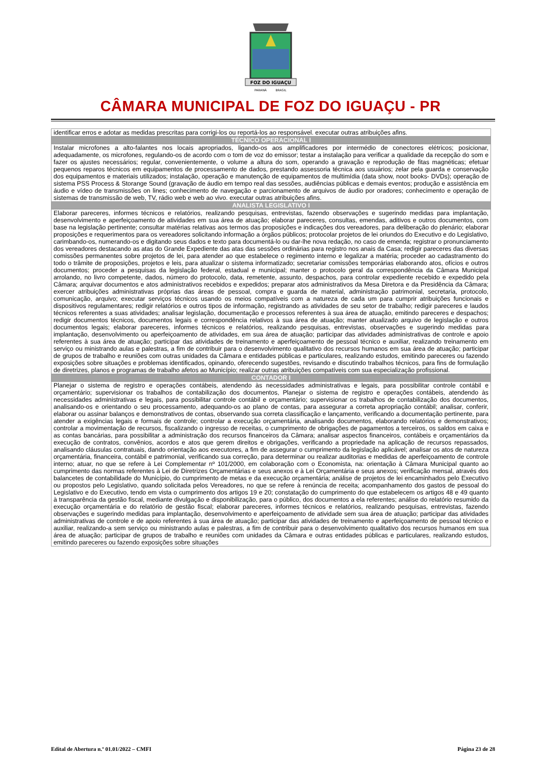FOZ DO IGUAÇU
PARANÁ
BRASIL
CÂMARA MUNICIPAL DE FOZ DO IGUAÇU - PR
| identificar erros e adotar as medidas prescritas para corrigi-los ou reportá-los ao responsável. executar outras atribuições afins. |
| TÉCNICO OPERACIONAL I |
| Instalar microfones a alto-falantes nos locais apropriados, ligando-os aos amplificadores por intermédio de conectores elétricos; posicionar, adequadamente, os microfones, regulando-os de acordo com o tom de voz do emissor; testar a instalação para verificar a qualidade da recepção do som e fazer os ajustes necessários; regular, convenientemente, o volume a altura do som, operando a gravação e reprodução de fitas magnéticas; efetuar pequenos reparos técnicos em equipamentos de processamento de dados, prestando assessoria técnica aos usuários; zelar pela guarda e conservação dos equipamentos e materiais utilizados; instalação, operação e manutenção de equipamentos de multimídia (data show, noot books- DVDs); operação de sistema PSS Process & Storange Sound (gravação de áudio em tempo real das sessões, audiências públicas e demais eventos; produção e assistência em áudio e vídeo de transmissões on lines; conhecimento de navegação e parcionamento de arquivos de áudio por oradores; conhecimento e operação de sistemas de transmissão de web, TV, rádio web e web ao vivo. executar outras atribuições afins. |
| ANALISTA LEGISLATIVO I |
| Elaborar pareceres, informes técnicos e relatórios, realizando pesquisas, entrevistas, fazendo observações e sugerindo medidas para implantação, desenvolvimento e aperfeiçoamento de atividades em sua área de atuação; elaborar pareceres, consultas, emendas, aditivos e outros documentos, com base na legislação pertinente; consultar matérias relativas aos termos das proposições e indicações dos vereadores, para deliberação do plenário; elaborar proposições e requerimentos para os vereadores solicitando informação a órgãos públicos; protocolar projetos de lei oriundos do Executivo e do Legislativo, carimbando-os, numerando-os e digitando seus dados e texto para documentá-lo ou dar-lhe nova redação, no caso de emenda; registrar o pronunciamento dos vereadores destacando as atas do Grande Expediente das atas das sessões ordinárias para registro nos anais da Casa; redigir pareceres das diversas comissões permanentes sobre projetos de lei, para atender ao que estabelece o regimento interno e legalizar a matéria; proceder ao cadastramento do todo o trâmite de proposições, projetos e leis, para atualizar o sistema informatizado; secretariar comissões temporárias elaborando atos, ofícios e outros documentos; proceder a pesquisas da legislação federal, estadual e municipal; manter o protocolo geral da correspondência da Câmara Municipal arrolando, no livro competente, dados, número do protocolo, data, remetente, assunto, despachos, para controlar expediente recebido e expedido pela Câmara; arquivar documentos e atos administrativos recebidos e expedidos; preparar atos administrativos da Mesa Diretora e da Presidência da Câmara; exercer atribuições administrativas próprias das áreas de pessoal, compra e guarda de material, administração patrimonial, secretaria, protocolo, comunicação, arquivo; executar serviços técnicos usando os meios compatíveis com a natureza de cada um para cumprir atribuições funcionais e dispositivos regulamentares; redigir relatórios e outros tipos de informação, registrando as atividades de seu setor de trabalho; redigir pareceres e laudos técnicos referentes a suas atividades; analisar legislação, documentação e processos referentes à sua área de atuação, emitindo pareceres e despachos; redigir documentos técnicos, documentos legais e correspondência relativos à sua área de atuação; manter atualizado arquivo de legislação e outros documentos legais; elaborar pareceres, informes técnicos e relatórios, realizando pesquisas, entrevistas, observações e sugerindo medidas para implantação, desenvolvimento ou aperfeiçoamento de atividades, em sua área de atuação; participar das atividades administrativas de controle e apoio referentes à sua área de atuação; participar das atividades de treinamento e aperfeiçoamento de pessoal técnico e auxiliar, realizando treinamento em serviço ou ministrando aulas e palestras, a fim de contribuir para o desenvolvimento qualitativo dos recursos humanos em sua área de atuação; participar de grupos de trabalho e reuniões com outras unidades da Câmara e entidades públicas e particulares, realizando estudos, emitindo pareceres ou fazendo exposições sobre situações e problemas identificados, opinando, oferecendo sugestões, revisando e discutindo trabalhos técnicos, para fins de formulação de diretrizes, planos e programas de trabalho afetos ao Município; realizar outras atribuições compatíveis com sua especialização profissional. |
| CONTADOR I |
| Planejar o sistema de registro e operações contábeis, atendendo às necessidades administrativas e legais, para possibilitar controle contábil e orçamentário; supervisionar os trabalhos de contabilização dos documentos, Planejar o sistema de registro e operações contábeis, atendendo às necessidades administrativas e legais, para possibilitar controle contábil e orçamentário; supervisionar os trabalhos de contabilização dos documentos, analisando-os e orientando o seu processamento, adequando-os ao plano de contas, para assegurar a correta apropriação contábil; analisar, conferir, elaborar ou assinar balanços e demonstrativos de contas, observando sua correta classificação e lançamento, verificando a documentação pertinente, para atender a exigências legais e formais de controle; controlar a execução orçamentária, analisando documentos, elaborando relatórios e demonstrativos; controlar a movimentação de recursos, fiscalizando o ingresso de receitas, o cumprimento de obrigações de pagamentos a terceiros, os saldos em caixa e as contas bancárias, para possibilitar a administração dos recursos financeiros da Câmara; analisar aspectos financeiros, contábeis e orçamentários da execução de contratos, convênios, acordos e atos que gerem direitos e obrigações, verificando a propriedade na aplicação de recursos repassados, analisando cláusulas contratuais, dando orientação aos executores, a fim de assegurar o cumprimento da legislação aplicável; analisar os atos de natureza orçamentária, financeira, contábil e patrimonial, verificando sua correção, para determinar ou realizar auditorias e medidas de aperfeiçoamento de controle interno; atuar, no que se refere à Lei Complementar nº 101/2000, em colaboração com o Economista, na: orientação à Câmara Municipal quanto ao cumprimento das normas referentes à Lei de Diretrizes Orçamentárias e seus anexos e à Lei Orçamentária e seus anexos; verificação mensal, através dos balancetes de contabilidade do Município, do cumprimento de metas e da execução orçamentária; análise de projetos de lei encaminhados pelo Executivo ou propostos pelo Legislativo, quando solicitada pelos Vereadores, no que se refere à renúncia de receita; acompanhamento dos gastos de pessoal do Legislativo e do Executivo, tendo em vista o cumprimento dos artigos 19 e 20; constatação do cumprimento do que estabelecem os artigos 48 e 49 quanto à transparência da gestão fiscal, mediante divulgação e disponibilização, para o público, dos documentos a ela referentes; análise do relatório resumido da execução orçamentária e do relatório de gestão fiscal; elaborar pareceres, informes técnicos e relatórios, realizando pesquisas, entrevistas, fazendo observações e sugerindo medidas para implantação, desenvolvimento e aperfeiçoamento de atividade sem sua área de atuação; participar das atividades administrativas de controle e de apoio referentes à sua área de atuação; participar das atividades de treinamento e aperfeiçoamento de pessoal técnico e auxiliar, realizando-a sem serviço ou ministrando aulas e palestras, a fim de contribuir para o desenvolvimento qualitativo dos recursos humanos em sua área de atuação; participar de grupos de trabalho e reuniões com unidades da Câmara e outras entidades públicas e particulares, realizando estudos, emitindo pareceres ou fazendo exposições sobre situações |
Edital de Abertura n.º 01.01/2022 – CMFI Página 23 de 28